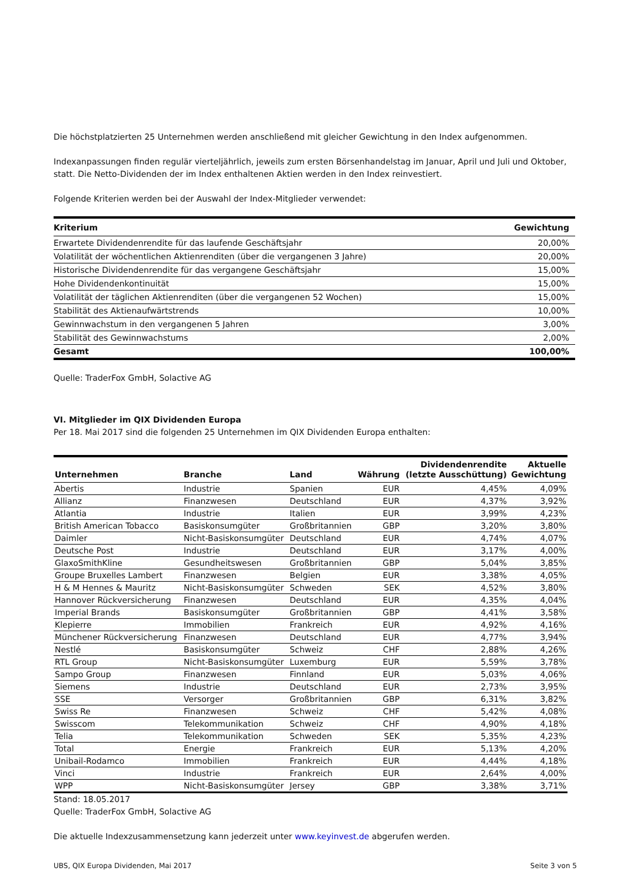Die höchstplatzierten 25 Unternehmen werden anschließend mit gleicher Gewichtung in den Index aufgenommen.
Indexanpassungen finden regulär vierteljährlich, jeweils zum ersten Börsenhandelstag im Januar, April und Juli und Oktober, statt. Die Netto-Dividenden der im Index enthaltenen Aktien werden in den Index reinvestiert.
Folgende Kriterien werden bei der Auswahl der Index-Mitglieder verwendet:
| Kriterium | Gewichtung |
| --- | --- |
| Erwartete Dividendenrendite für das laufende Geschäftsjahr | 20,00% |
| Volatilität der wöchentlichen Aktienrenditen (über die vergangenen 3 Jahre) | 20,00% |
| Historische Dividendenrendite für das vergangene Geschäftsjahr | 15,00% |
| Hohe Dividendenkontinuität | 15,00% |
| Volatilität der täglichen Aktienrenditen (über die vergangenen 52 Wochen) | 15,00% |
| Stabilität des Aktienaufwärtstrends | 10,00% |
| Gewinnwachstum in den vergangenen 5 Jahren | 3,00% |
| Stabilität des Gewinnwachstums | 2,00% |
| Gesamt | 100,00% |
Quelle: TraderFox GmbH, Solactive AG
VI. Mitglieder im QIX Dividenden Europa
Per 18. Mai 2017 sind die folgenden 25 Unternehmen im QIX Dividenden Europa enthalten:
| Unternehmen | Branche | Land | Währung | Dividendenrendite (letzte Ausschüttung) | Aktuelle Gewichtung |
| --- | --- | --- | --- | --- | --- |
| Abertis | Industrie | Spanien | EUR | 4,45% | 4,09% |
| Allianz | Finanzwesen | Deutschland | EUR | 4,37% | 3,92% |
| Atlantia | Industrie | Italien | EUR | 3,99% | 4,23% |
| British American Tobacco | Basiskonsumgüter | Großbritannien | GBP | 3,20% | 3,80% |
| Daimler | Nicht-Basiskonsumgüter | Deutschland | EUR | 4,74% | 4,07% |
| Deutsche Post | Industrie | Deutschland | EUR | 3,17% | 4,00% |
| GlaxoSmithKline | Gesundheitswesen | Großbritannien | GBP | 5,04% | 3,85% |
| Groupe Bruxelles Lambert | Finanzwesen | Belgien | EUR | 3,38% | 4,05% |
| H & M Hennes & Mauritz | Nicht-Basiskonsumgüter | Schweden | SEK | 4,52% | 3,80% |
| Hannover Rückversicherung | Finanzwesen | Deutschland | EUR | 4,35% | 4,04% |
| Imperial Brands | Basiskonsumgüter | Großbritannien | GBP | 4,41% | 3,58% |
| Klepierre | Immobilien | Frankreich | EUR | 4,92% | 4,16% |
| Münchener Rückversicherung | Finanzwesen | Deutschland | EUR | 4,77% | 3,94% |
| Nestlé | Basiskonsumgüter | Schweiz | CHF | 2,88% | 4,26% |
| RTL Group | Nicht-Basiskonsumgüter | Luxemburg | EUR | 5,59% | 3,78% |
| Sampo Group | Finanzwesen | Finnland | EUR | 5,03% | 4,06% |
| Siemens | Industrie | Deutschland | EUR | 2,73% | 3,95% |
| SSE | Versorger | Großbritannien | GBP | 6,31% | 3,82% |
| Swiss Re | Finanzwesen | Schweiz | CHF | 5,42% | 4,08% |
| Swisscom | Telekommunikation | Schweiz | CHF | 4,90% | 4,18% |
| Telia | Telekommunikation | Schweden | SEK | 5,35% | 4,23% |
| Total | Energie | Frankreich | EUR | 5,13% | 4,20% |
| Unibail-Rodamco | Immobilien | Frankreich | EUR | 4,44% | 4,18% |
| Vinci | Industrie | Frankreich | EUR | 2,64% | 4,00% |
| WPP | Nicht-Basiskonsumgüter | Jersey | GBP | 3,38% | 3,71% |
Stand: 18.05.2017
Quelle: TraderFox GmbH, Solactive AG
Die aktuelle Indexzusammensetzung kann jederzeit unter www.keyinvest.de abgerufen werden.
UBS, QIX Europa Dividenden, Mai 2017 Seite 3 von 5